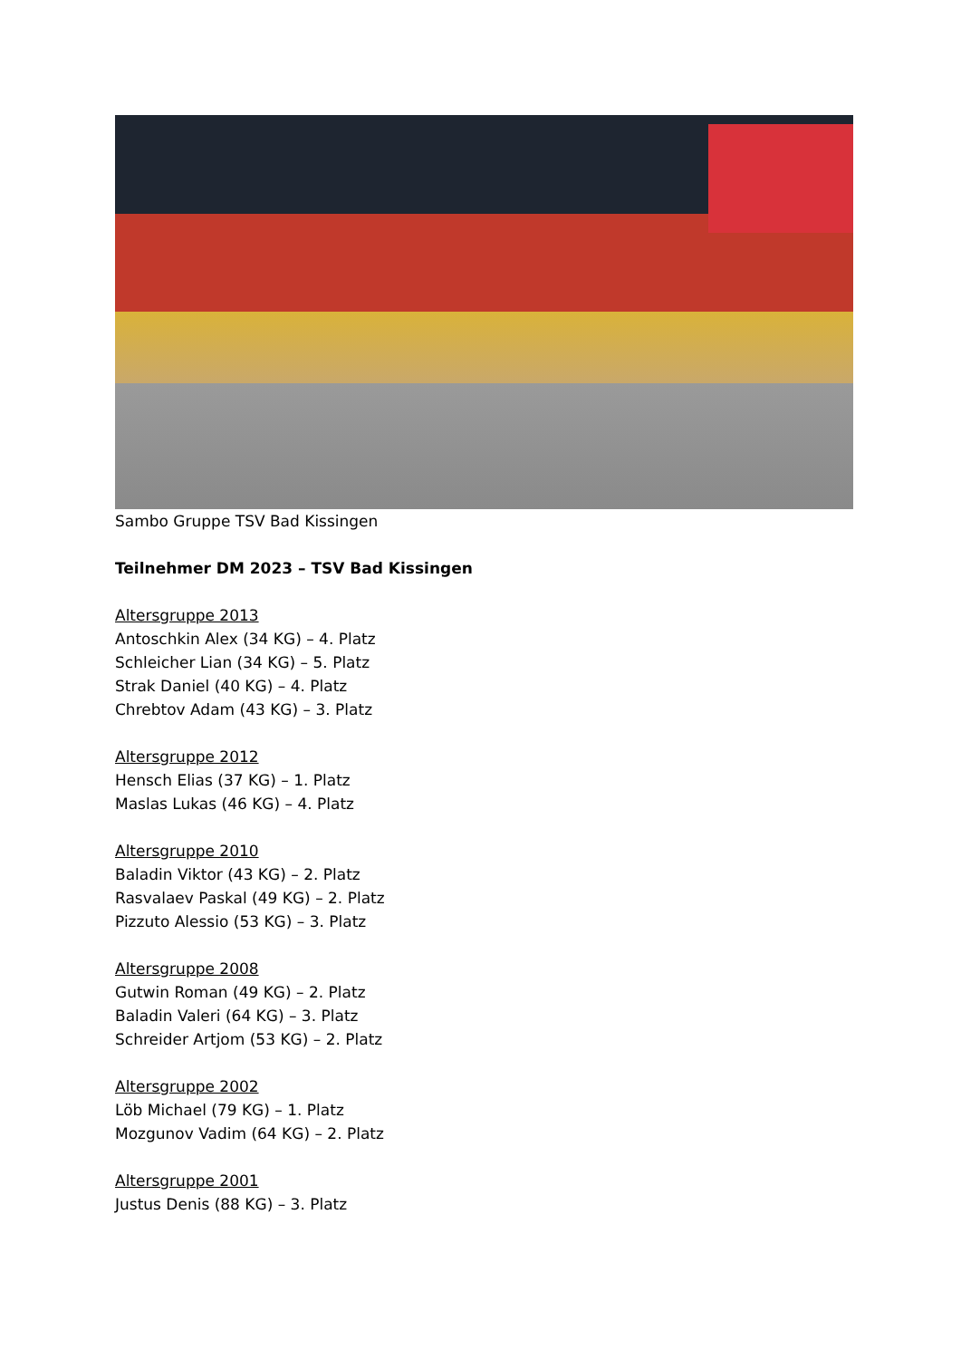Sambo Gruppe TSV Bad Kissingen
Teilnehmer DM 2023 – TSV Bad Kissingen
Altersgruppe 2013
Antoschkin Alex (34 KG) – 4. Platz
Schleicher Lian (34 KG) – 5. Platz
Strak Daniel (40 KG) – 4. Platz
Chrebtov Adam (43 KG) – 3. Platz
Altersgruppe 2012
Hensch Elias (37 KG) – 1. Platz
Maslas Lukas (46 KG) – 4. Platz
Altersgruppe 2010
Baladin Viktor (43 KG) – 2. Platz
Rasvalaev Paskal (49 KG) – 2. Platz
Pizzuto Alessio (53 KG) – 3. Platz
Altersgruppe 2008
Gutwin Roman (49 KG) – 2. Platz
Baladin Valeri (64 KG) – 3. Platz
Schreider Artjom (53 KG) – 2. Platz
Altersgruppe 2002
Löb Michael (79 KG) – 1. Platz
Mozgunov Vadim (64 KG) – 2. Platz
Altersgruppe 2001
Justus Denis (88 KG) – 3. Platz